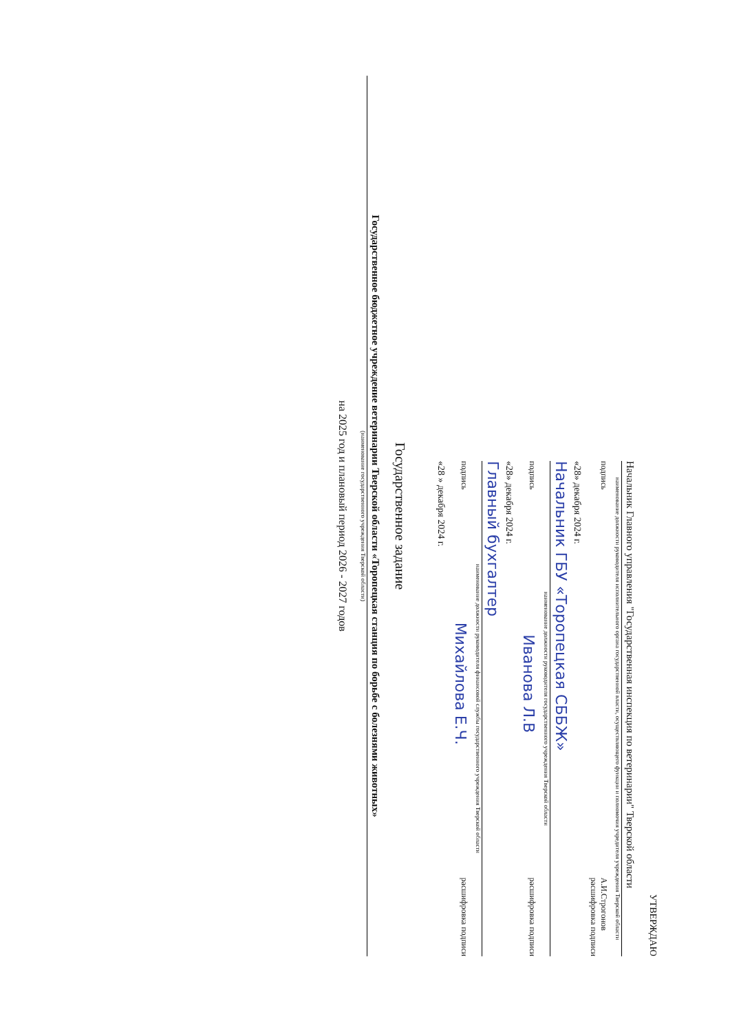УТВЕРЖДАЮ
Начальник Главного управления "Государственная инспекция по ветеринарии" Тверской области
наименование должности руководителя исполнительного органа государственной власти, осуществляющего функции и полномочия учредителя учреждения Тверской области
подпись А.И.Строгонов
расшифровка подписи
«28» декабря 2024 г.
Начальник ГБУ «Торопецкая СББЖ»
наименование должности руководителя государственного учреждения Тверской области
подпись Иванова Л.В расшифровка подписи
«28» декабря 2024 г.
Главный бухгалтер
наименование должности руководителя финансовой службы государственного учреждения Тверской области
подпись Михайлова Е.Ч. расшифровка подписи
«28 » декабря 2024 г.
Государственное задание
Государственное бюджетное учреждение ветеринарии Тверской области «Торопецкая станция по борьбе с болезнями животных»
(наименование государственного учреждения Тверской области)
на 2025 год и плановый период 2026 - 2027 годов